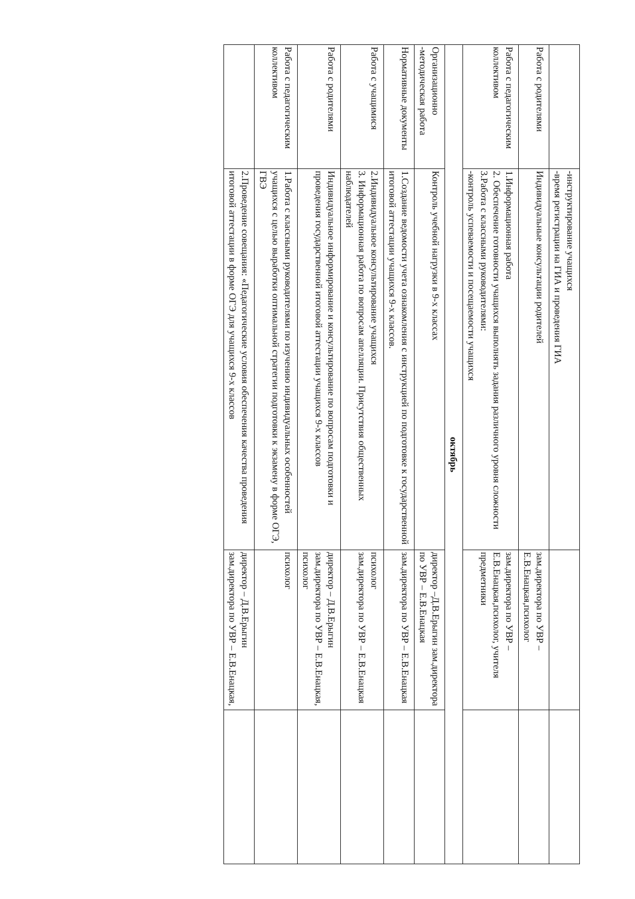| | -инструктирование учащихся -время регистрации на ГИА и проведения ГИА | | |
| Работа с родителями | Индивидуальные консультации родителей | зам.директора по УВР – Е.В.Енацкая,психолог | |
| Работа с педагогическим коллективом | 1.Информационная работа 2. Обеспечение готовности учащихся выполнять задания различного уровня сложности 3.Работа с классными руководителями: -контроль успеваемости и посещаемости учащихся | зам.директора по УВР – Е.В.Енацкая,психолог, учителя предметники | |
| октябрь | | | |
| Организационно -методическая работа | Контроль учебной нагрузки в 9-х классах | директор –Д.В.Ерыгин зам.директора по УВР – Е.В.Енацкая | |
| Нормативные документы | 1.Создание ведомости учета ознакомления с инструкцией по подготовке к государственной итоговой аттестации учащихся 9-х классов. | зам.директора по УВР – Е.В.Енацкая | |
| Работа с учащимися | 2.Индивидуальное консультирование учащихся 3. Информационная работа по вопросам апелляции. Присутствия общественных наблюдателей | психолог зам.директора по УВР – Е.В.Енацкая | |
| Работа с родителями | Индивидуальное информирование и консультирование по вопросам подготовки и проведения государственной итоговой аттестации учащихся 9-х классов | директор – Д.В.Ерыгин зам.директора по УВР – Е.В.Енацкая, психолог | |
| Работа с педагогическим коллективом | 1.Работа с классными руководителями по изучению индивидуальных особенностей учащихся с целью выработки оптимальной стратегии подготовки к экзамену в форме ОГЭ, ГВЭ | психолог | |
| | 2.Проведение совещания: «Педагогические условия обеспечения качества проведения итоговой аттестации в форме ОГЭ для учащихся 9-х классов | директор – Д.В.Ерыгин зам.директора по УВР – Е.В.Енацкая, | |